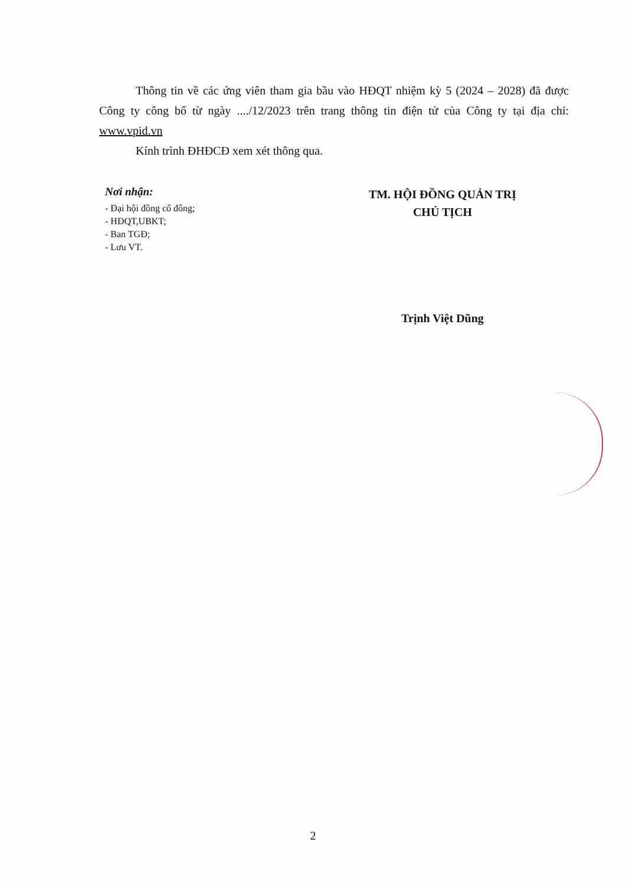Thông tin về các ứng viên tham gia bầu vào HĐQT nhiệm kỳ 5 (2024 – 2028) đã được Công ty công bố từ ngày ..../12/2023 trên trang thông tin điện tử của Công ty tại địa chỉ: www.vpid.vn
Kính trình ĐHĐCĐ xem xét thông qua.
Nơi nhận:
- Đại hội đồng cổ đông;
- HĐQT,UBKT;
- Ban TGĐ;
- Lưu VT.
TM. HỘI ĐỒNG QUẢN TRỊ
CHỦ TỊCH
Trịnh Việt Dũng
2